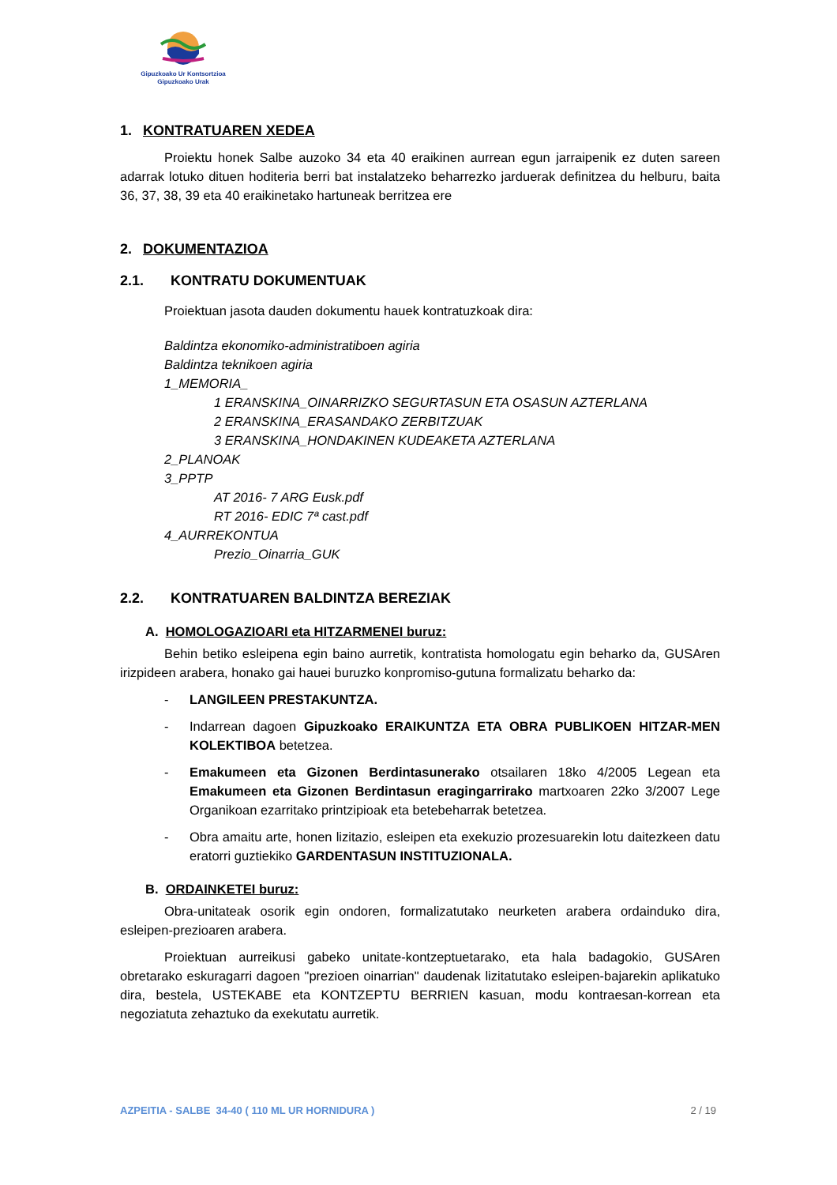Gipuzkoako Ur Kontsortzioa
Gipuzkoako Urak
1. KONTRATUAREN XEDEA
Proiektu honek Salbe auzoko 34 eta 40 eraikinen aurrean egun jarraipenik ez duten sareen adarrak lotuko dituen hoditeria berri bat instalatzeko beharrezko jarduerak definitzea du helburu, baita 36, 37, 38, 39 eta 40 eraikinetako hartuneak berritzea ere
2. DOKUMENTAZIOA
2.1. KONTRATU DOKUMENTUAK
Proiektuan jasota dauden dokumentu hauek kontratuzkoak dira:
Baldintza ekonomiko-administratiboen agiria
Baldintza teknikoen agiria
1_MEMORIA_
1 ERANSKINA_OINARRIZKO SEGURTASUN ETA OSASUN AZTERLANA
2 ERANSKINA_ERASANDAKO ZERBITZUAK
3 ERANSKINA_HONDAKINEN KUDEAKETA AZTERLANA
2_PLANOAK
3_PPTP
AT 2016- 7 ARG Eusk.pdf
RT 2016- EDIC 7ª cast.pdf
4_AURREKONTUA
Prezio_Oinarria_GUK
2.2. KONTRATUAREN BALDINTZA BEREZIAK
A. HOMOLOGAZIOARI eta HITZARMENEI buruz:
Behin betiko esleipena egin baino aurretik, kontratista homologatu egin beharko da, GUSAren irizpideen arabera, honako gai hauei buruzko konpromiso-gutuna formalizatu beharko da:
- LANGILEEN PRESTAKUNTZA.
- Indarrean dagoen Gipuzkoako ERAIKUNTZA ETA OBRA PUBLIKOEN HITZAR-MEN KOLEKTIBOA betetzea.
- Emakumeen eta Gizonen Berdintasunerako otsailaren 18ko 4/2005 Legean eta Emakumeen eta Gizonen Berdintasun eragingarrirako martxoaren 22ko 3/2007 Lege Organikoan ezarritako printzipioak eta betebeharrak betetzea.
- Obra amaitu arte, honen lizitazio, esleipen eta exekuzio prozesuarekin lotu daitezkeen datu eratorri guztiekiko GARDENTASUN INSTITUZIONALA.
B. ORDAINKETEI buruz:
Obra-unitateak osorik egin ondoren, formalizatutako neurketen arabera ordainduko dira, esleipen-prezioaren arabera.
Proiektuan aurreikusi gabeko unitate-kontzeptuetarako, eta hala badagokio, GUSAren obretarako eskuragarri dagoen "prezioen oinarrian" daudenak lizitatutako esleipen-bajarekin aplikatuko dira, bestela, USTEKABE eta KONTZEPTU BERRIEN kasuan, modu kontraesan-korrean eta negoziatuta zehaztuko da exekutatu aurretik.
AZPEITIA - SALBE 34-40 ( 110 ML UR HORNIDURA ) 2 / 19